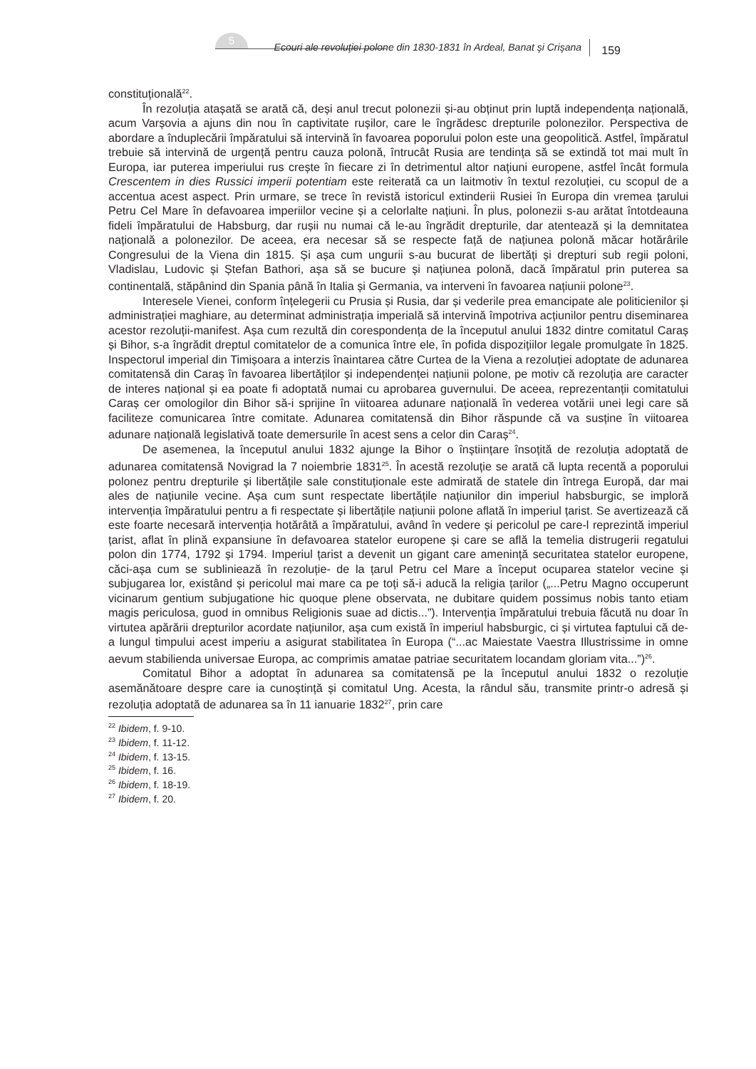5
Ecouri ale revoluţiei polone din 1830-1831 în Ardeal, Banat şi Crişana
159
constituțională<sup>22</sup>.
În rezoluția atașată se arată că, deși anul trecut polonezii și-au obținut prin luptă independența națională, acum Varșovia a ajuns din nou în captivitate rușilor, care le îngrădesc drepturile polonezilor. Perspectiva de abordare a înduplecării împăratului să intervină în favoarea poporului polon este una geopolitică. Astfel, împăratul trebuie să intervină de urgență pentru cauza polonă, întrucât Rusia are tendința să se extindă tot mai mult în Europa, iar puterea imperiului rus crește în fiecare zi în detrimentul altor națiuni europene, astfel încât formula Crescentem in dies Russici imperii potentiam este reiterată ca un laitmotiv în textul rezoluției, cu scopul de a accentua acest aspect. Prin urmare, se trece în revistă istoricul extinderii Rusiei în Europa din vremea țarului Petru Cel Mare în defavoarea imperiilor vecine și a celorlalte națiuni. În plus, polonezii s-au arătat întotdeauna fideli împăratului de Habsburg, dar rușii nu numai că le-au îngrădit drepturile, dar atentează și la demnitatea națională a polonezilor. De aceea, era necesar să se respecte față de națiunea polonă măcar hotărârile Congresului de la Viena din 1815. Și așa cum ungurii s-au bucurat de libertăți și drepturi sub regii poloni, Vladislau, Ludovic și Ștefan Bathori, așa să se bucure și națiunea polonă, dacă împăratul prin puterea sa continentală, stăpânind din Spania până în Italia și Germania, va interveni în favoarea națiunii polone<sup>23</sup>.
Interesele Vienei, conform înțelegerii cu Prusia și Rusia, dar și vederile prea emancipate ale politicienilor și administrației maghiare, au determinat administrația imperială să intervină împotriva acțiunilor pentru diseminarea acestor rezoluții-manifest. Așa cum rezultă din corespondența de la începutul anului 1832 dintre comitatul Caraș și Bihor, s-a îngrădit dreptul comitatelor de a comunica între ele, în pofida dispozițiilor legale promulgate în 1825. Inspectorul imperial din Timișoara a interzis înaintarea către Curtea de la Viena a rezoluției adoptate de adunarea comitatensă din Caraș în favoarea libertăților și independenței națiunii polone, pe motiv că rezoluția are caracter de interes național și ea poate fi adoptată numai cu aprobarea guvernului. De aceea, reprezentanții comitatului Caraș cer omologilor din Bihor să-i sprijine în viitoarea adunare națională în vederea votării unei legi care să faciliteze comunicarea între comitate. Adunarea comitatensă din Bihor răspunde că va susține în viitoarea adunare națională legislativă toate demersurile în acest sens a celor din Caraș<sup>24</sup>.
De asemenea, la începutul anului 1832 ajunge la Bihor o înștiințare însoțită de rezoluția adoptată de adunarea comitatensă Novigrad la 7 noiembrie 1831<sup>25</sup>. În acestă rezoluție se arată că lupta recentă a poporului polonez pentru drepturile și libertățile sale constituționale este admirată de statele din întrega Europă, dar mai ales de națiunile vecine. Așa cum sunt respectate libertățile națiunilor din imperiul habsburgic, se imploră intervenția împăratului pentru a fi respectate și libertățile națiunii polone aflată în imperiul țarist. Se avertizează că este foarte necesară intervenția hotărâtă a împăratului, având în vedere și pericolul pe care-l reprezintă imperiul țarist, aflat în plină expansiune în defavoarea statelor europene și care se află la temelia distrugerii regatului polon din 1774, 1792 și 1794. Imperiul țarist a devenit un gigant care amenință securitatea statelor europene, căci-așa cum se subliniează în rezoluție- de la țarul Petru cel Mare a început ocuparea statelor vecine și subjugarea lor, existând și pericolul mai mare ca pe toți să-i aducă la religia țarilor („...Petru Magno occuperunt vicinarum gentium subjugatione hic quoque plene observata, ne dubitare quidem possimus nobis tanto etiam magis periculosa, guod in omnibus Religionis suae ad dictis...”). Intervenția împăratului trebuia făcută nu doar în virtutea apărării drepturilor acordate națiunilor, așa cum există în imperiul habsburgic, ci și virtutea faptului că de-a lungul timpului acest imperiu a asigurat stabilitatea în Europa (“...ac Maiestate Vaestra Illustrissime in omne aevum stabilienda universae Europa, ac comprimis amatae patriae securitatem locandam gloriam vita...”)<sup>26</sup>.
Comitatul Bihor a adoptat în adunarea sa comitatensă pe la începutul anului 1832 o rezoluție asemănătoare despre care ia cunoștință și comitatul Ung. Acesta, la rândul său, transmite printr-o adresă și rezoluția adoptată de adunarea sa în 11 ianuarie 1832<sup>27</sup>, prin care
<sup>22</sup> Ibidem, f. 9-10.
<sup>23</sup> Ibidem, f. 11-12.
<sup>24</sup> Ibidem, f. 13-15.
<sup>25</sup> Ibidem, f. 16.
<sup>26</sup> Ibidem, f. 18-19.
<sup>27</sup> Ibidem, f. 20.